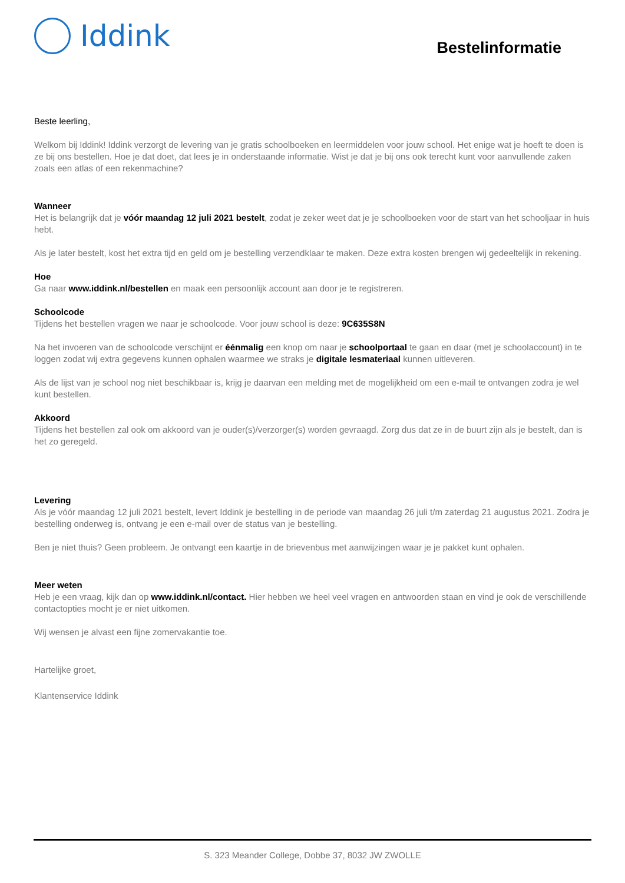Iddink
Bestelinformatie
Beste leerling,
Welkom bij Iddink! Iddink verzorgt de levering van je gratis schoolboeken en leermiddelen voor jouw school. Het enige wat je hoeft te doen is ze bij ons bestellen. Hoe je dat doet, dat lees je in onderstaande informatie. Wist je dat je bij ons ook terecht kunt voor aanvullende zaken zoals een atlas of een rekenmachine?
Wanneer
Het is belangrijk dat je vóór maandag 12 juli 2021 bestelt, zodat je zeker weet dat je je schoolboeken voor de start van het schooljaar in huis hebt.
Als je later bestelt, kost het extra tijd en geld om je bestelling verzendklaar te maken. Deze extra kosten brengen wij gedeeltelijk in rekening.
Hoe
Ga naar www.iddink.nl/bestellen en maak een persoonlijk account aan door je te registreren.
Schoolcode
Tijdens het bestellen vragen we naar je schoolcode. Voor jouw school is deze: 9C635S8N
Na het invoeren van de schoolcode verschijnt er éénmalig een knop om naar je schoolportaal te gaan en daar (met je schoolaccount) in te loggen zodat wij extra gegevens kunnen ophalen waarmee we straks je digitale lesmateriaal kunnen uitleveren.
Als de lijst van je school nog niet beschikbaar is, krijg je daarvan een melding met de mogelijkheid om een e-mail te ontvangen zodra je wel kunt bestellen.
Akkoord
Tijdens het bestellen zal ook om akkoord van je ouder(s)/verzorger(s) worden gevraagd. Zorg dus dat ze in de buurt zijn als je bestelt, dan is het zo geregeld.
Levering
Als je vóór maandag 12 juli 2021 bestelt, levert Iddink je bestelling in de periode van maandag 26 juli t/m zaterdag 21 augustus 2021. Zodra je bestelling onderweg is, ontvang je een e-mail over de status van je bestelling.
Ben je niet thuis? Geen probleem. Je ontvangt een kaartje in de brievenbus met aanwijzingen waar je je pakket kunt ophalen.
Meer weten
Heb je een vraag, kijk dan op www.iddink.nl/contact. Hier hebben we heel veel vragen en antwoorden staan en vind je ook de verschillende contactopties mocht je er niet uitkomen.
Wij wensen je alvast een fijne zomervakantie toe.
Hartelijke groet,
Klantenservice Iddink
S. 323 Meander College, Dobbe 37, 8032 JW ZWOLLE